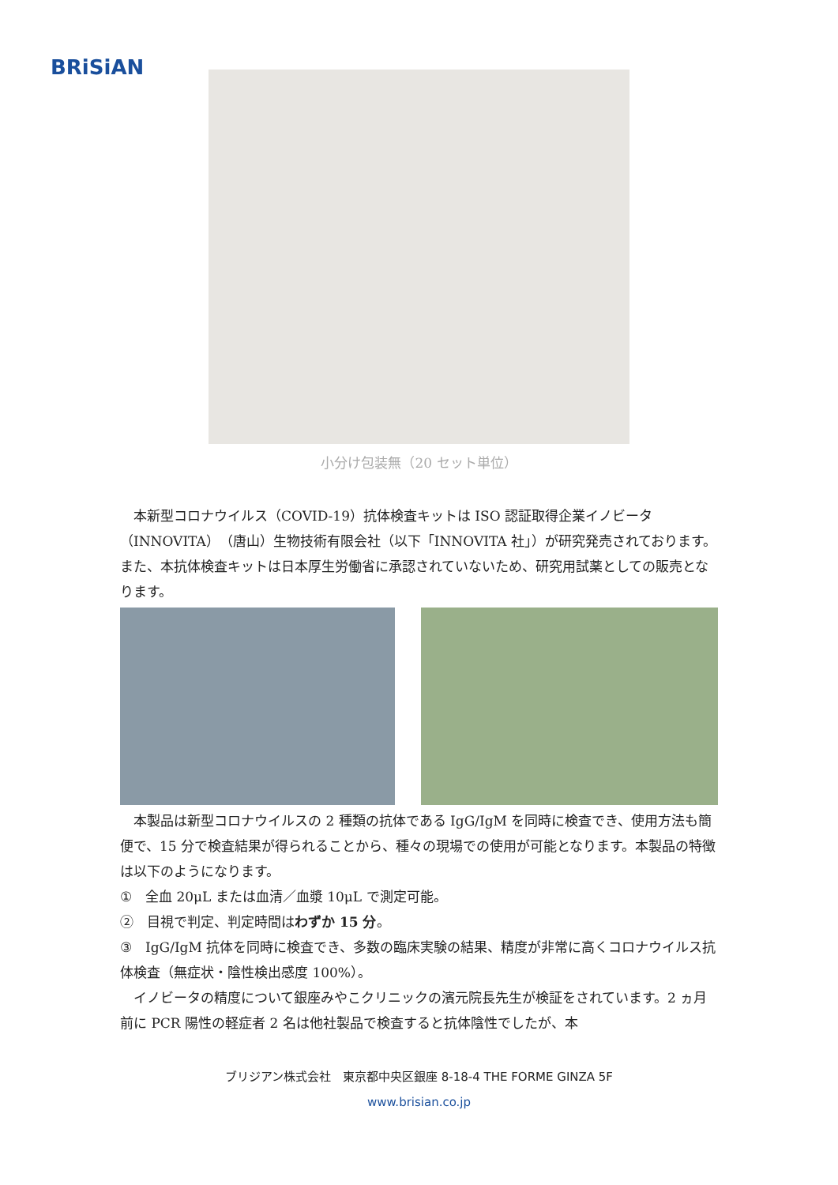BRiSiAN
小分け包装無（20 セット単位）
　本新型コロナウイルス（COVID-19）抗体検査キットは ISO 認証取得企業イノビータ（INNOVITA）（唐山）生物技術有限会社（以下「INNOVITA 社」）が研究発売されております。また、本抗体検査キットは日本厚生労働省に承認されていないため、研究用試薬としての販売となります。
　本製品は新型コロナウイルスの 2 種類の抗体である IgG/IgM を同時に検査でき、使用方法も簡便で、15 分で検査結果が得られることから、種々の現場での使用が可能となります。本製品の特徴は以下のようになります。
①　全血 20μL または血清／血漿 10μL で測定可能。
②　目視で判定、判定時間はわずか 15 分。
③　IgG/IgM 抗体を同時に検査でき、多数の臨床実験の結果、精度が非常に高くコロナウイルス抗体検査（無症状・陰性検出感度 100%）。
　イノビータの精度について銀座みやこクリニックの濱元院長先生が検証をされています。2 ヵ月前に PCR 陽性の軽症者 2 名は他社製品で検査すると抗体陰性でしたが、本
ブリジアン株式会社　東京都中央区銀座 8-18-4 THE FORME GINZA 5F
www.brisian.co.jp